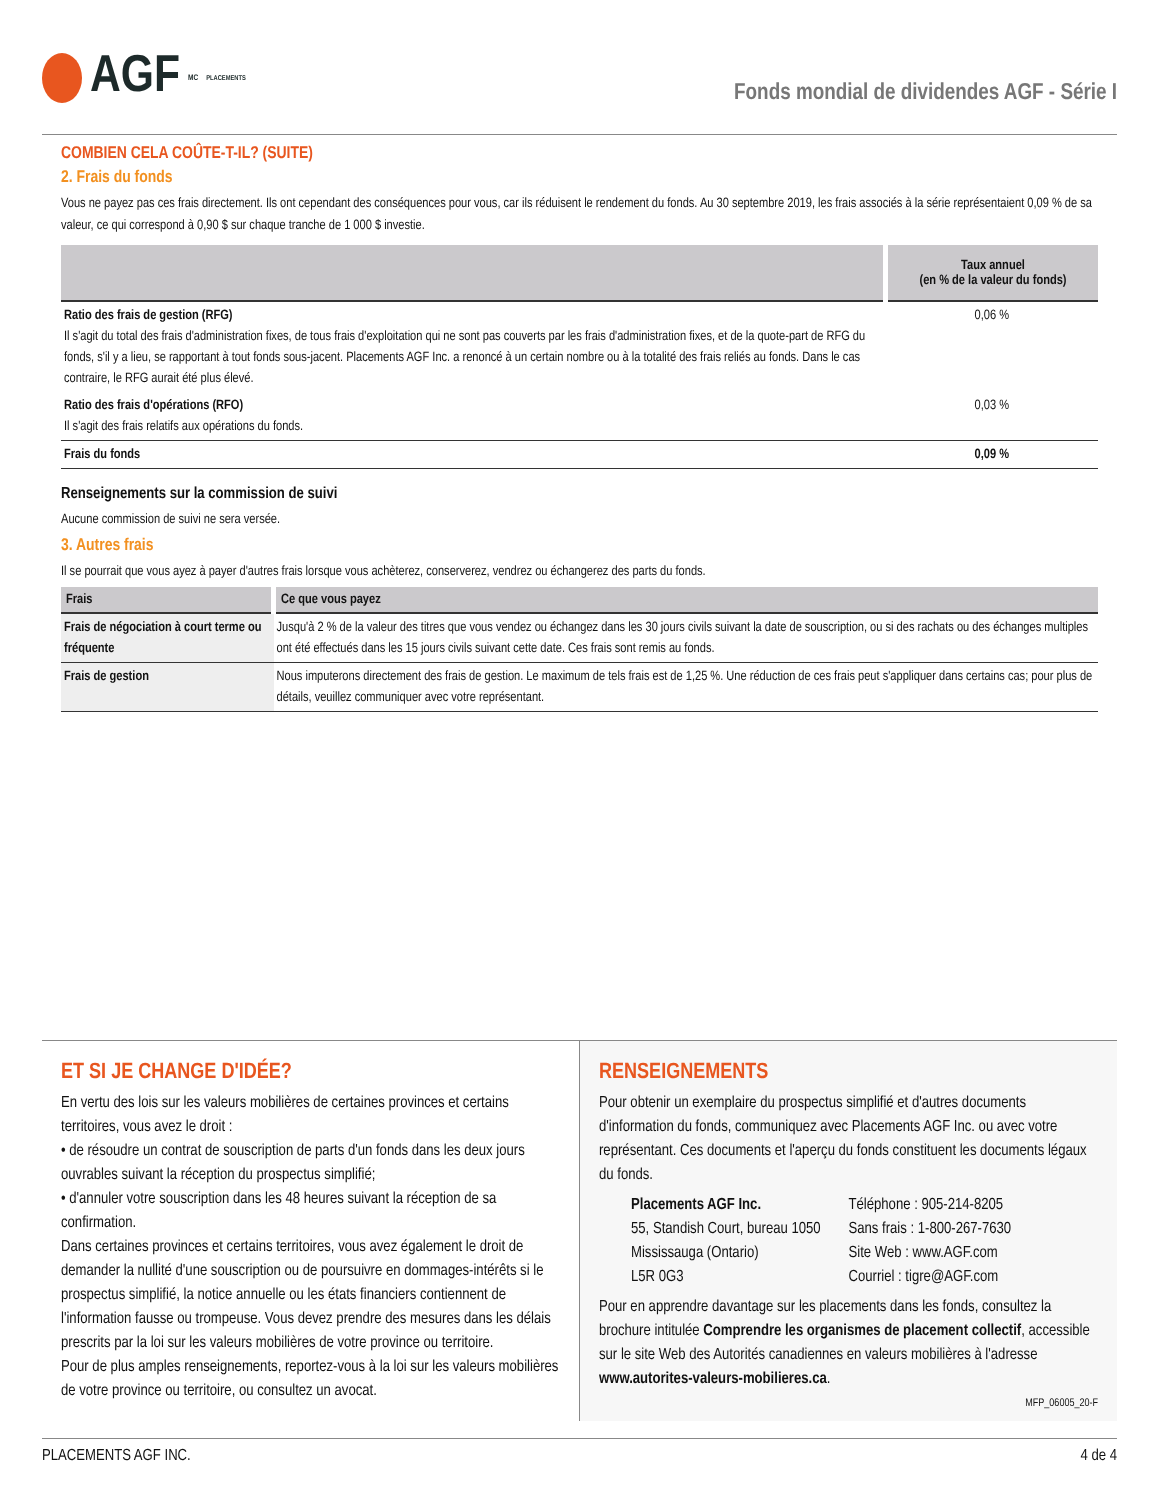AGF<sup>MC</sup> PLACEMENTS
Fonds mondial de dividendes AGF - Série I
COMBIEN CELA COÛTE-T-IL? (SUITE)
2. Frais du fonds
Vous ne payez pas ces frais directement. Ils ont cependant des conséquences pour vous, car ils réduisent le rendement du fonds. Au 30 septembre 2019, les frais associés à la série représentaient 0,09 % de sa valeur, ce qui correspond à 0,90 $ sur chaque tranche de 1 000 $ investie.
| | Taux annuel (en % de la valeur du fonds) |
| --- | --- |
| Ratio des frais de gestion (RFG) Il s'agit du total des frais d'administration fixes, de tous frais d'exploitation qui ne sont pas couverts par les frais d'administration fixes, et de la quote-part de RFG du fonds, s'il y a lieu, se rapportant à tout fonds sous-jacent. Placements AGF Inc. a renoncé à un certain nombre ou à la totalité des frais reliés au fonds. Dans le cas contraire, le RFG aurait été plus élevé. | 0,06 % |
| Ratio des frais d'opérations (RFO) Il s'agit des frais relatifs aux opérations du fonds. | 0,03 % |
| Frais du fonds | 0,09 % |
Renseignements sur la commission de suivi
Aucune commission de suivi ne sera versée.
3. Autres frais
Il se pourrait que vous ayez à payer d'autres frais lorsque vous achèterez, conserverez, vendrez ou échangerez des parts du fonds.
| Frais | Ce que vous payez |
| --- | --- |
| Frais de négociation à court terme ou fréquente | Jusqu'à 2 % de la valeur des titres que vous vendez ou échangez dans les 30 jours civils suivant la date de souscription, ou si des rachats ou des échanges multiples ont été effectués dans les 15 jours civils suivant cette date. Ces frais sont remis au fonds. |
| Frais de gestion | Nous imputerons directement des frais de gestion. Le maximum de tels frais est de 1,25 %. Une réduction de ces frais peut s'appliquer dans certains cas; pour plus de détails, veuillez communiquer avec votre représentant. |
ET SI JE CHANGE D'IDÉE?
En vertu des lois sur les valeurs mobilières de certaines provinces et certains territoires, vous avez le droit :
• de résoudre un contrat de souscription de parts d'un fonds dans les deux jours ouvrables suivant la réception du prospectus simplifié;
• d'annuler votre souscription dans les 48 heures suivant la réception de sa confirmation.
Dans certaines provinces et certains territoires, vous avez également le droit de demander la nullité d'une souscription ou de poursuivre en dommages-intérêts si le prospectus simplifié, la notice annuelle ou les états financiers contiennent de l'information fausse ou trompeuse. Vous devez prendre des mesures dans les délais prescrits par la loi sur les valeurs mobilières de votre province ou territoire.
Pour de plus amples renseignements, reportez-vous à la loi sur les valeurs mobilières de votre province ou territoire, ou consultez un avocat.
RENSEIGNEMENTS
Pour obtenir un exemplaire du prospectus simplifié et d'autres documents d'information du fonds, communiquez avec Placements AGF Inc. ou avec votre représentant. Ces documents et l'aperçu du fonds constituent les documents légaux du fonds.
Placements AGF Inc.
55, Standish Court, bureau 1050
Mississauga (Ontario)
L5R 0G3
Téléphone : 905-214-8205
Sans frais : 1-800-267-7630
Site Web : www.AGF.com
Courriel : tigre@AGF.com
Pour en apprendre davantage sur les placements dans les fonds, consultez la brochure intitulée Comprendre les organismes de placement collectif, accessible sur le site Web des Autorités canadiennes en valeurs mobilières à l'adresse www.autorites-valeurs-mobilieres.ca.
MFP_06005_20-F
PLACEMENTS AGF INC. 4 de 4